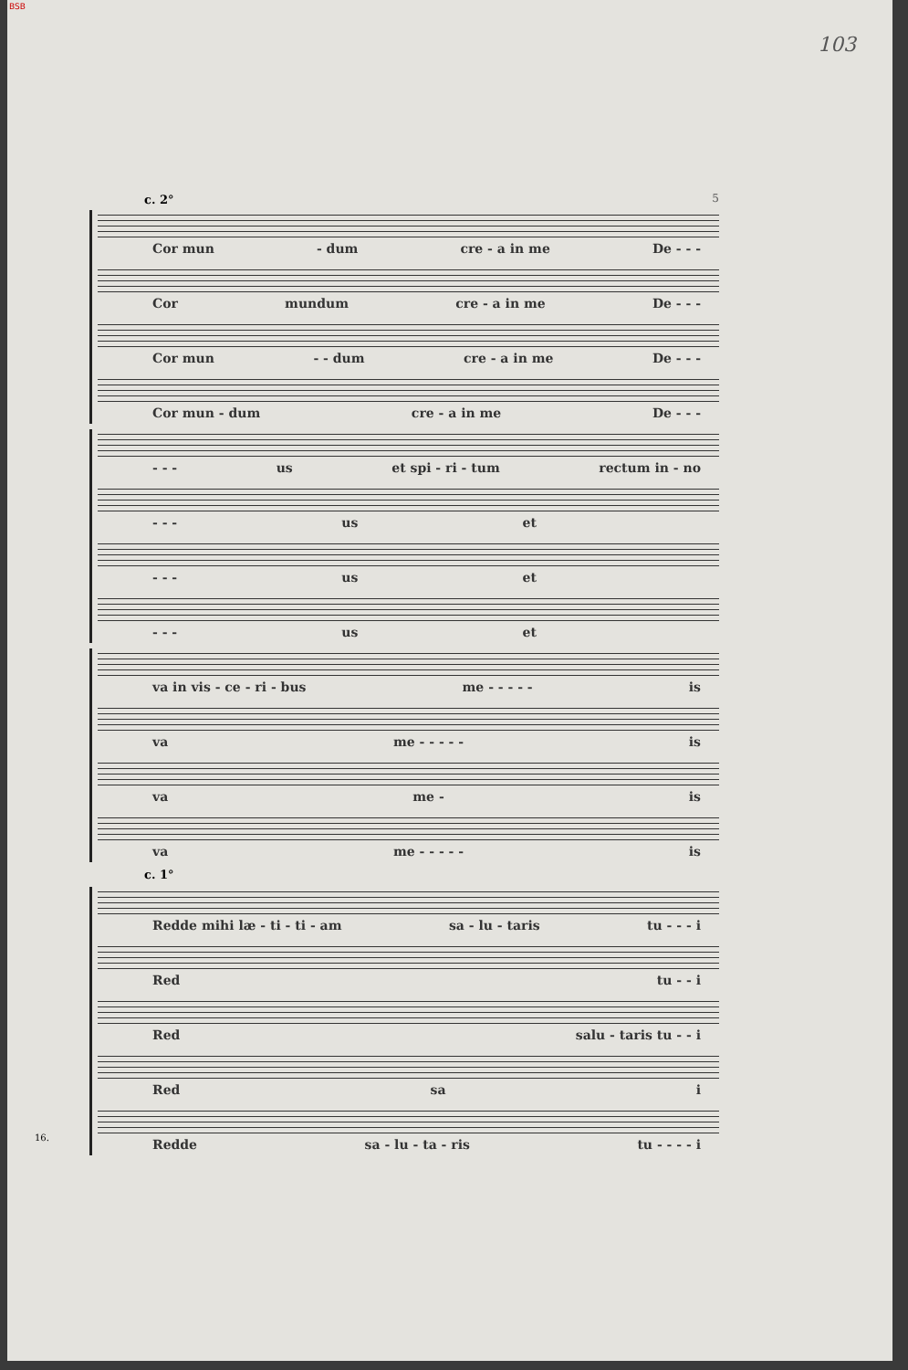BSB
103
c. 2°
5
Cor mun - dum cre - a in me De - - -
Cor mundum cre - a in me De - - -
Cor mun - - dum cre - a in me De - - -
Cor mun - dum cre - a in me De - - -
- - - us et spi - ri - tum rectum in - no
- - - us et
- - - us et
- - - us et
va in vis - ce - ri - bus me - - - - - is
va me - - - - - is
va me - is
va me - - - - - is
c. 1°
Redde mihi læ - ti - ti - am sa - lu - taris tu - - - i
Red tu - - i
Red salu - taris tu - - i
Red sa i
Redde sa - lu - ta - ris tu - - - - i
16.